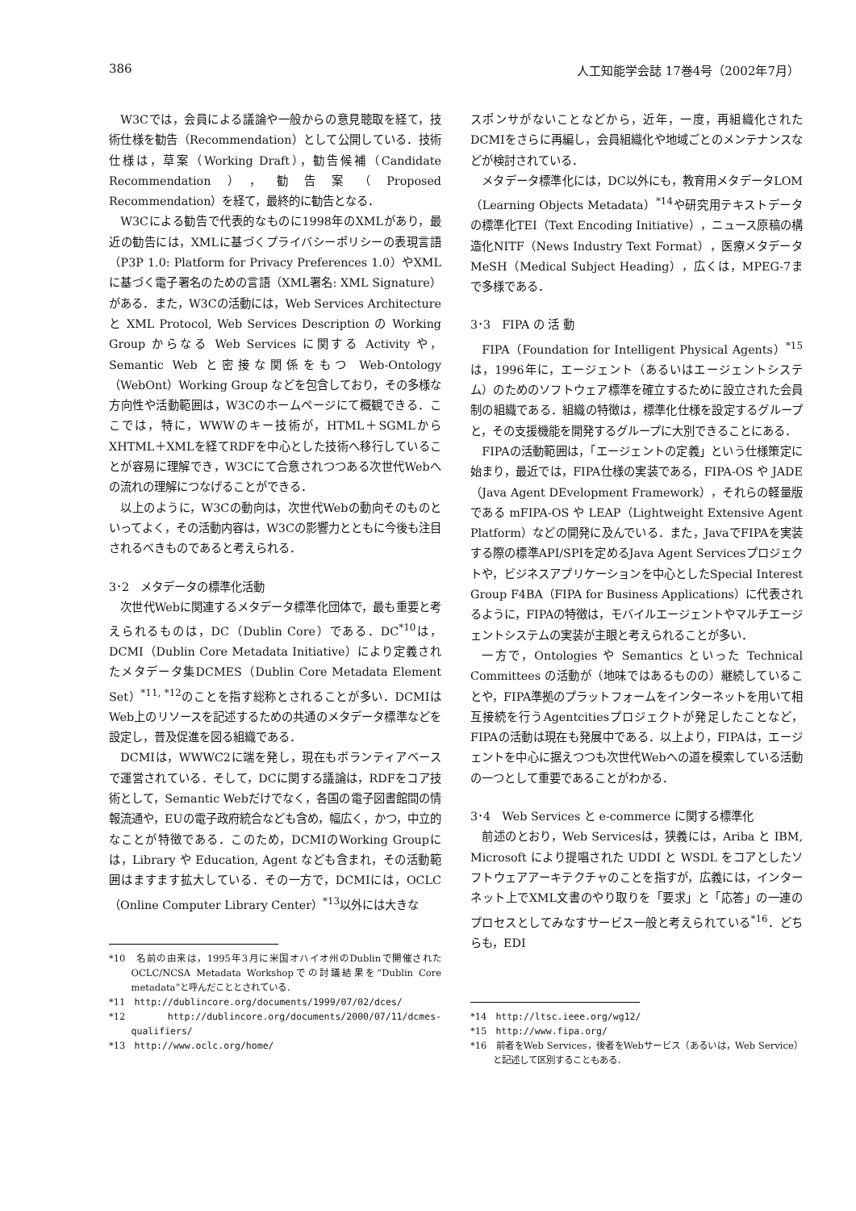386 人工知能学会誌 17巻4号（2002年7月）
W3Cでは，会員による議論や一般からの意見聴取を経て，技術仕様を勧告（Recommendation）として公開している．技術仕様は，草案（Working Draft），勧告候補（Candidate Recommendation），勧告案（Proposed Recommendation）を経て，最終的に勧告となる．
W3Cによる勧告で代表的なものに1998年のXMLがあり，最近の勧告には，XMLに基づくプライバシーポリシーの表現言語（P3P 1.0: Platform for Privacy Preferences 1.0）やXMLに基づく電子署名のための言語（XML署名: XML Signature）がある．また，W3Cの活動には，Web Services Architecture と XML Protocol, Web Services Description の Working Group からなる Web Services に関する Activity や，Semantic Web と密接な関係をもつ Web-Ontology（WebOnt）Working Group などを包含しており，その多様な方向性や活動範囲は，W3Cのホームページにて概観できる．ここでは，特に，WWWのキー技術が，HTML＋SGMLからXHTML＋XMLを経てRDFを中心とした技術へ移行していることが容易に理解でき，W3Cにて合意されつつある次世代Webへの流れの理解につなげることができる．
以上のように，W3Cの動向は，次世代Webの動向そのものといってよく，その活動内容は，W3Cの影響力とともに今後も注目されるべきものであると考えられる．
3･2　メタデータの標準化活動
次世代Webに関連するメタデータ標準化団体で，最も重要と考えられるものは，DC（Dublin Core）である．DC<sup>*10</sup>は，DCMI（Dublin Core Metadata Initiative）により定義されたメタデータ集DCMES（Dublin Core Metadata Element Set）<sup>*11, *12</sup>のことを指す総称とされることが多い．DCMIはWeb上のリソースを記述するための共通のメタデータ標準などを設定し，普及促進を図る組織である．
DCMIは，WWWC2に端を発し，現在もボランティアベースで運営されている．そして，DCに関する議論は，RDFをコア技術として，Semantic Webだけでなく，各国の電子図書館間の情報流通や，EUの電子政府統合なども含め，幅広く，かつ，中立的なことが特徴である．このため，DCMIのWorking Groupには，Library や Education, Agent なども含まれ，その活動範囲はますます拡大している．その一方で，DCMIには，OCLC（Online Computer Library Center）<sup>*13</sup>以外には大きな
*10　名前の由来は，1995年3月に米国オハイオ州のDublinで開催されたOCLC/NCSA Metadata Workshopでの討議結果を“Dublin Core metadata”と呼んだこととされている．
*11　http://dublincore.org/documents/1999/07/02/dces/
*12　http://dublincore.org/documents/2000/07/11/dcmes-qualifiers/
*13　http://www.oclc.org/home/
スポンサがないことなどから，近年，一度，再組織化されたDCMIをさらに再編し，会員組織化や地域ごとのメンテナンスなどが検討されている．
メタデータ標準化には，DC以外にも，教育用メタデータLOM（Learning Objects Metadata）<sup>*14</sup>や研究用テキストデータの標準化TEI（Text Encoding Initiative），ニュース原稿の構造化NITF（News Industry Text Format），医療メタデータMeSH（Medical Subject Heading），広くは，MPEG-7まで多様である．
3･3　FIPA の 活 動
FIPA（Foundation for Intelligent Physical Agents）<sup>*15</sup>は，1996年に，エージェント（あるいはエージェントシステム）のためのソフトウェア標準を確立するために設立された会員制の組織である．組織の特徴は，標準化仕様を設定するグループと，その支援機能を開発するグループに大別できることにある．
FIPAの活動範囲は，「エージェントの定義」という仕様策定に始まり，最近では，FIPA仕様の実装である，FIPA-OS や JADE（Java Agent DEvelopment Framework），それらの軽量版である mFIPA-OS や LEAP（Lightweight Extensive Agent Platform）などの開発に及んでいる．また，JavaでFIPAを実装する際の標準API/SPIを定めるJava Agent Servicesプロジェクトや，ビジネスアプリケーションを中心としたSpecial Interest Group F4BA（FIPA for Business Applications）に代表されるように，FIPAの特徴は，モバイルエージェントやマルチエージェントシステムの実装が主眼と考えられることが多い．
一方で，Ontologies や Semantics といった Technical Committees の活動が（地味ではあるものの）継続していることや，FIPA準拠のプラットフォームをインターネットを用いて相互接続を行うAgentcitiesプロジェクトが発足したことなど，FIPAの活動は現在も発展中である．以上より，FIPAは，エージェントを中心に据えつつも次世代Webへの道を模索している活動の一つとして重要であることがわかる．
3･4　Web Services と e-commerce に関する標準化
前述のとおり，Web Servicesは，狭義には，Ariba と IBM, Microsoft により提唱された UDDI と WSDL をコアとしたソフトウェアアーキテクチャのことを指すが，広義には，インターネット上でXML文書のやり取りを「要求」と「応答」の一連のプロセスとしてみなすサービス一般と考えられている<sup>*16</sup>．どちらも，EDI
*14　http://ltsc.ieee.org/wg12/
*15　http://www.fipa.org/
*16　前者をWeb Services，後者をWebサービス（あるいは，Web Service）と記述して区別することもある．